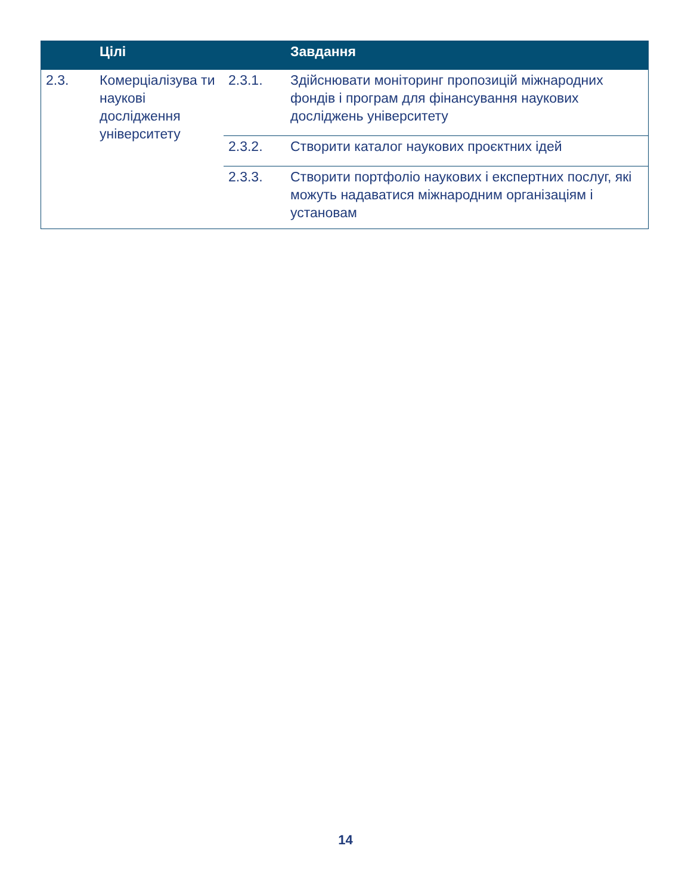| | Цілі | | Завдання |
| --- | --- | --- | --- |
| 2.3. | Комерціалізува ти наукові дослідження університету | 2.3.1. | Здійснювати моніторинг пропозицій міжнародних фондів і програм для фінансування наукових досліджень університету |
| | | 2.3.2. | Створити каталог наукових проєктних ідей |
| | | 2.3.3. | Створити портфоліо наукових і експертних послуг, які можуть надаватися міжнародним організаціям і установам |
14